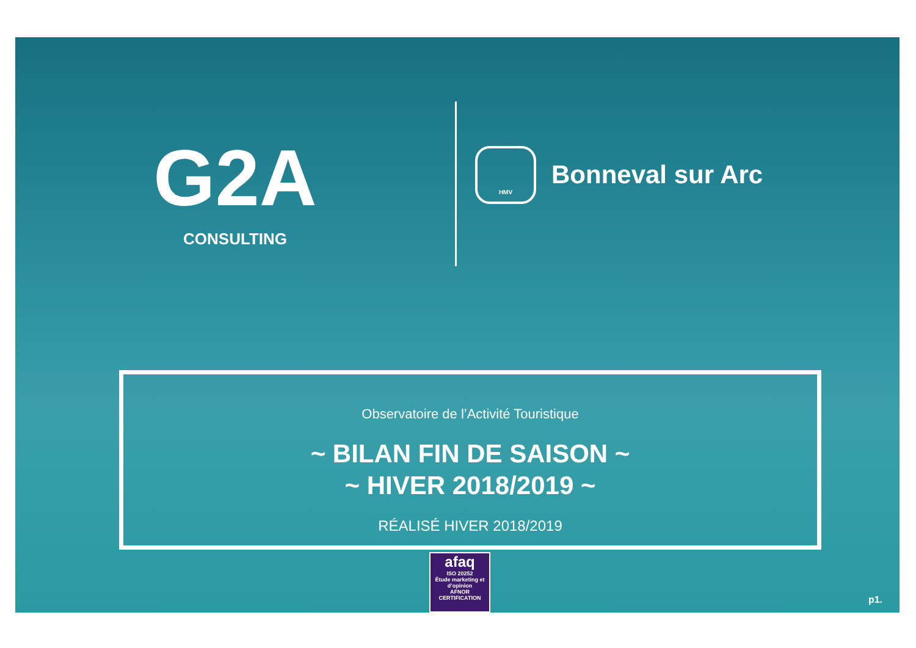G2A
CONSULTING
HMV
Bonneval sur Arc
Observatoire de l’Activité Touristique
~ BILAN FIN DE SAISON ~
~ HIVER 2018/2019 ~
RÉALISÉ HIVER 2018/2019
afaq
ISO 20252
Étude marketing et d’opinion
AFNOR CERTIFICATION
p1.